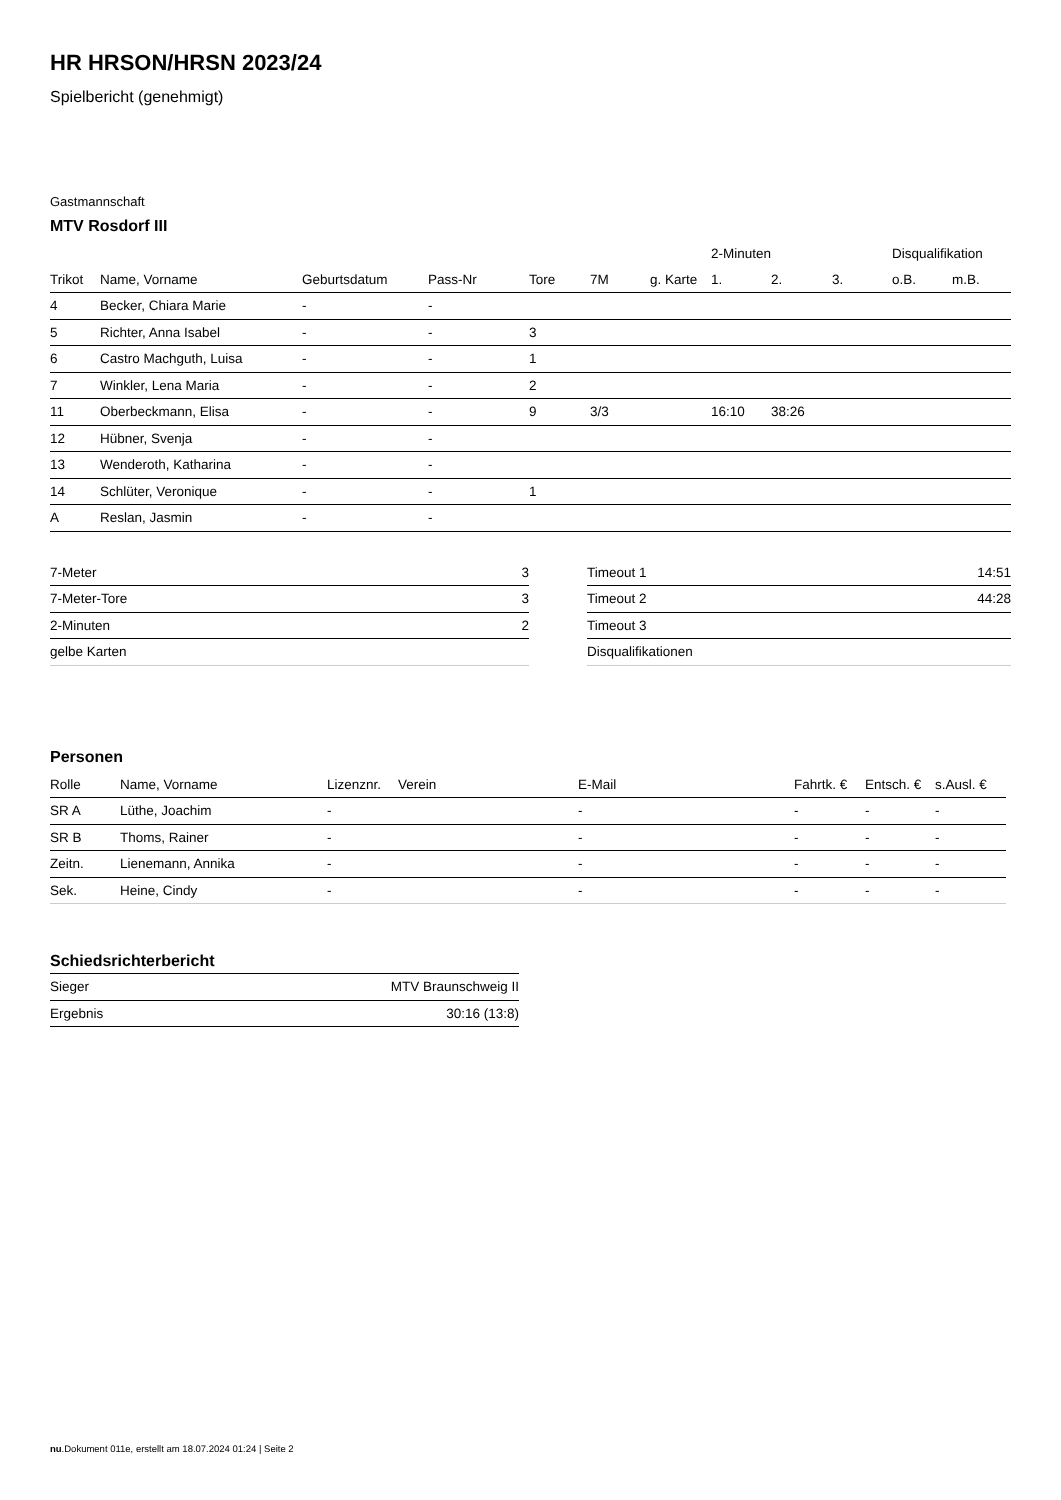HR HRSON/HRSN 2023/24
Spielbericht (genehmigt)
Gastmannschaft
MTV Rosdorf III
| | | | | | | | 2-Minuten | | | Disqualifikation | |
| --- | --- | --- | --- | --- | --- | --- | --- | --- | --- | --- | --- |
| Trikot | Name, Vorname | Geburtsdatum | Pass-Nr | Tore | 7M | g. Karte | 1. | 2. | 3. | o.B. | m.B. |
| 4 | Becker, Chiara Marie | - | - | | | | | | | | |
| 5 | Richter, Anna Isabel | - | - | 3 | | | | | | | |
| 6 | Castro Machguth, Luisa | - | - | 1 | | | | | | | |
| 7 | Winkler, Lena Maria | - | - | 2 | | | | | | | |
| 11 | Oberbeckmann, Elisa | - | - | 9 | 3/3 | | 16:10 | 38:26 | | | |
| 12 | Hübner, Svenja | - | - | | | | | | | | |
| 13 | Wenderoth, Katharina | - | - | | | | | | | | |
| 14 | Schlüter, Veronique | - | - | 1 | | | | | | | |
| A | Reslan, Jasmin | - | - | | | | | | | | |
| 7-Meter | 3 |
| 7-Meter-Tore | 3 |
| 2-Minuten | 2 |
| gelbe Karten | |
| Timeout 1 | 14:51 |
| Timeout 2 | 44:28 |
| Timeout 3 | |
| Disqualifikationen | |
Personen
| Rolle | Name, Vorname | Lizenznr. | Verein | E-Mail | Fahrtk. € | Entsch. € | s.Ausl. € |
| --- | --- | --- | --- | --- | --- | --- | --- |
| SR A | Lüthe, Joachim | - | | - | - | - | - |
| SR B | Thoms, Rainer | - | | - | - | - | - |
| Zeitn. | Lienemann, Annika | - | | - | - | - | - |
| Sek. | Heine, Cindy | - | | - | - | - | - |
Schiedsrichterbericht
| Sieger | MTV Braunschweig II |
| Ergebnis | 30:16 (13:8) |
nu.Dokument 011e, erstellt am 18.07.2024 01:24 | Seite 2